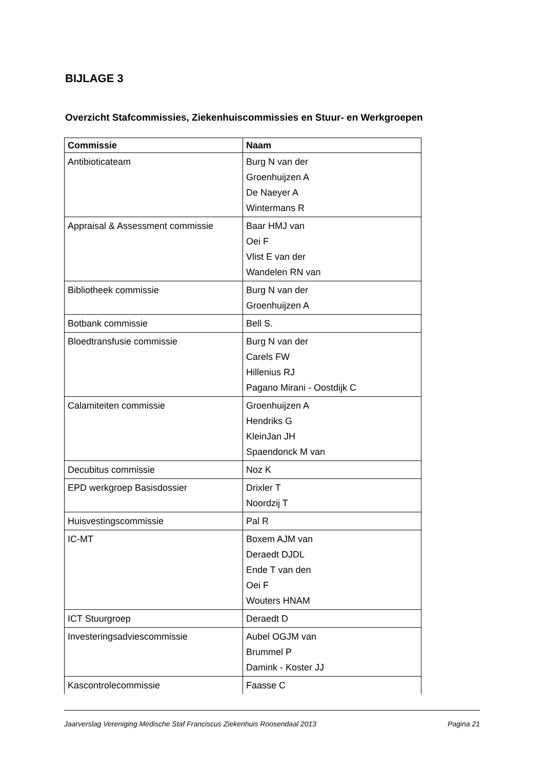BIJLAGE 3
Overzicht Stafcommissies, Ziekenhuiscommissies en Stuur- en Werkgroepen
| Commissie | Naam |
| --- | --- |
| Antibioticateam | Burg N van der Groenhuijzen A De Naeyer A Wintermans R |
| Appraisal & Assessment commissie | Baar HMJ van Oei F Vlist E van der Wandelen RN van |
| Bibliotheek commissie | Burg N van der Groenhuijzen A |
| Botbank commissie | Bell S. |
| Bloedtransfusie commissie | Burg N van der Carels FW Hillenius RJ Pagano Mirani - Oostdijk C |
| Calamiteiten commissie | Groenhuijzen A Hendriks G KleinJan JH Spaendonck M van |
| Decubitus commissie | Noz K |
| EPD werkgroep Basisdossier | Drixler T Noordzij T |
| Huisvestingscommissie | Pal R |
| IC-MT | Boxem AJM van Deraedt DJDL Ende T van den Oei F Wouters HNAM |
| ICT Stuurgroep | Deraedt D |
| Investeringsadviescommissie | Aubel OGJM van Brummel P Damink - Koster JJ |
| Kascontrolecommissie | Faasse C |
Jaarverslag Vereniging Medische Staf Franciscus Ziekenhuis Roosendaal 2013 Pagina 21